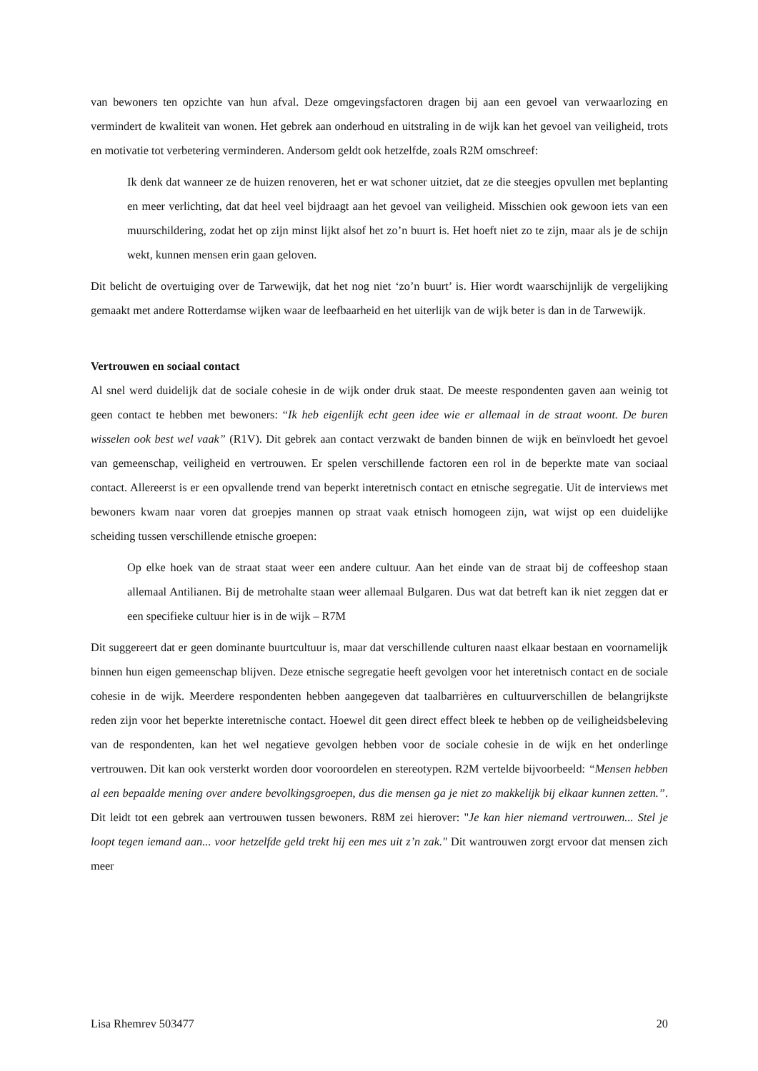van bewoners ten opzichte van hun afval. Deze omgevingsfactoren dragen bij aan een gevoel van verwaarlozing en vermindert de kwaliteit van wonen. Het gebrek aan onderhoud en uitstraling in de wijk kan het gevoel van veiligheid, trots en motivatie tot verbetering verminderen. Andersom geldt ook hetzelfde, zoals R2M omschreef:
Ik denk dat wanneer ze de huizen renoveren, het er wat schoner uitziet, dat ze die steegjes opvullen met beplanting en meer verlichting, dat dat heel veel bijdraagt aan het gevoel van veiligheid. Misschien ook gewoon iets van een muurschildering, zodat het op zijn minst lijkt alsof het zo’n buurt is. Het hoeft niet zo te zijn, maar als je de schijn wekt, kunnen mensen erin gaan geloven.
Dit belicht de overtuiging over de Tarwewijk, dat het nog niet ‘zo’n buurt’ is. Hier wordt waarschijnlijk de vergelijking gemaakt met andere Rotterdamse wijken waar de leefbaarheid en het uiterlijk van de wijk beter is dan in de Tarwewijk.
Vertrouwen en sociaal contact
Al snel werd duidelijk dat de sociale cohesie in de wijk onder druk staat. De meeste respondenten gaven aan weinig tot geen contact te hebben met bewoners: “Ik heb eigenlijk echt geen idee wie er allemaal in de straat woont. De buren wisselen ook best wel vaak” (R1V). Dit gebrek aan contact verzwakt de banden binnen de wijk en beïnvloedt het gevoel van gemeenschap, veiligheid en vertrouwen. Er spelen verschillende factoren een rol in de beperkte mate van sociaal contact. Allereerst is er een opvallende trend van beperkt interetnisch contact en etnische segregatie. Uit de interviews met bewoners kwam naar voren dat groepjes mannen op straat vaak etnisch homogeen zijn, wat wijst op een duidelijke scheiding tussen verschillende etnische groepen:
Op elke hoek van de straat staat weer een andere cultuur. Aan het einde van de straat bij de coffeeshop staan allemaal Antilianen. Bij de metrohalte staan weer allemaal Bulgaren. Dus wat dat betreft kan ik niet zeggen dat er een specifieke cultuur hier is in de wijk – R7M
Dit suggereert dat er geen dominante buurtcultuur is, maar dat verschillende culturen naast elkaar bestaan en voornamelijk binnen hun eigen gemeenschap blijven. Deze etnische segregatie heeft gevolgen voor het interetnisch contact en de sociale cohesie in de wijk. Meerdere respondenten hebben aangegeven dat taalbarrières en cultuurverschillen de belangrijkste reden zijn voor het beperkte interetnische contact. Hoewel dit geen direct effect bleek te hebben op de veiligheidsbeleving van de respondenten, kan het wel negatieve gevolgen hebben voor de sociale cohesie in de wijk en het onderlinge vertrouwen. Dit kan ook versterkt worden door vooroordelen en stereotypen. R2M vertelde bijvoorbeeld: “Mensen hebben al een bepaalde mening over andere bevolkingsgroepen, dus die mensen ga je niet zo makkelijk bij elkaar kunnen zetten.”. Dit leidt tot een gebrek aan vertrouwen tussen bewoners. R8M zei hierover: "Je kan hier niemand vertrouwen... Stel je loopt tegen iemand aan... voor hetzelfde geld trekt hij een mes uit z’n zak." Dit wantrouwen zorgt ervoor dat mensen zich meer
Lisa Rhemrev 503477 20